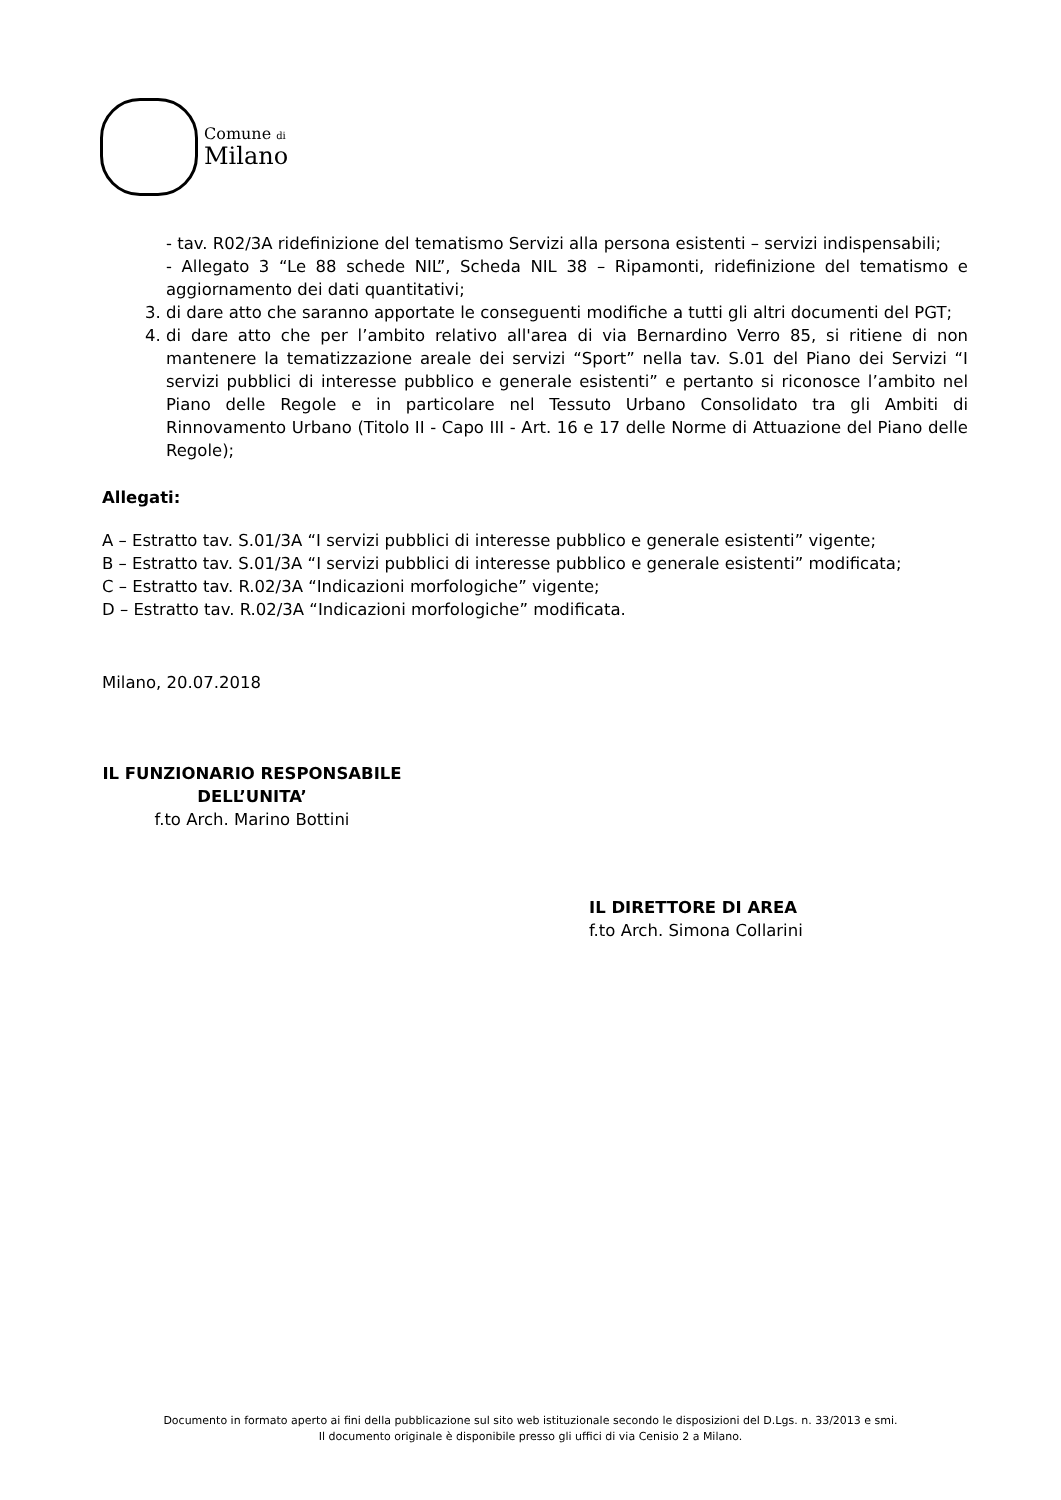Comune di
Milano
- tav. R02/3A ridefinizione del tematismo Servizi alla persona esistenti – servizi indispensabili;
- Allegato 3 “Le 88 schede NIL”, Scheda NIL 38 – Ripamonti, ridefinizione del tematismo e aggiornamento dei dati quantitativi;
3. di dare atto che saranno apportate le conseguenti modifiche a tutti gli altri documenti del PGT;
4. di dare atto che per l’ambito relativo all'area di via Bernardino Verro 85, si ritiene di non mantenere la tematizzazione areale dei servizi “Sport” nella tav. S.01 del Piano dei Servizi “I servizi pubblici di interesse pubblico e generale esistenti” e pertanto si riconosce l’ambito nel Piano delle Regole e in particolare nel Tessuto Urbano Consolidato tra gli Ambiti di Rinnovamento Urbano (Titolo II - Capo III - Art. 16 e 17 delle Norme di Attuazione del Piano delle Regole);
Allegati:
A – Estratto tav. S.01/3A “I servizi pubblici di interesse pubblico e generale esistenti” vigente;
B – Estratto tav. S.01/3A “I servizi pubblici di interesse pubblico e generale esistenti” modificata;
C – Estratto tav. R.02/3A “Indicazioni morfologiche” vigente;
D – Estratto tav. R.02/3A “Indicazioni morfologiche” modificata.
Milano, 20.07.2018
IL FUNZIONARIO RESPONSABILE
DELL’UNITA’
f.to Arch. Marino Bottini
IL DIRETTORE DI AREA
f.to Arch. Simona Collarini
Documento in formato aperto ai fini della pubblicazione sul sito web istituzionale secondo le disposizioni del D.Lgs. n. 33/2013 e smi.
Il documento originale è disponibile presso gli uffici di via Cenisio 2 a Milano.